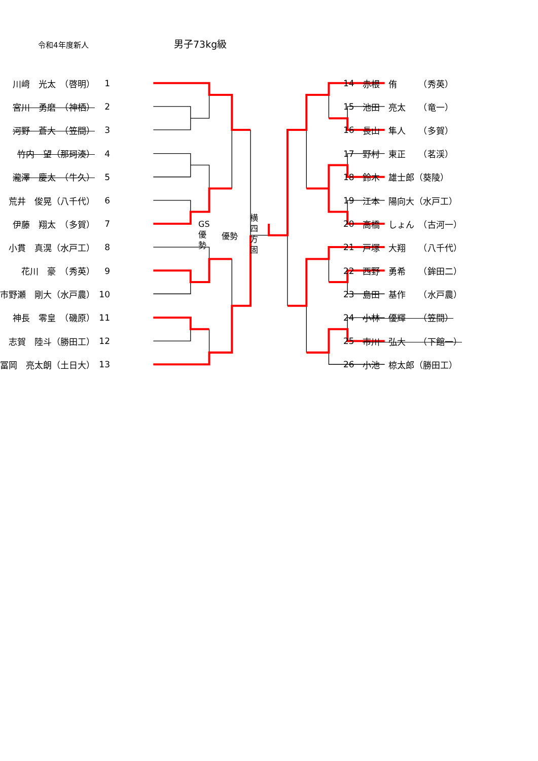令和4年度新人 男子73kg級
| 川﨑 光太 （啓明） | 1 |
| 宮川 勇磨 （神栖） | 2 |
| 河野 蒼大 （笠間） | 3 |
| 竹内 望（那珂湊） | 4 |
| 瀧澤 慶太 （牛久） | 5 |
| 荒井 俊晃（八千代） | 6 |
| 伊藤 翔太 （多賀） | 7 |
| 小貫 真滉（水戸工） | 8 |
| 花川 豪 （秀英） | 9 |
| 市野瀬 剛大（水戸農） | 10 |
| 神長 零皇 （磯原） | 11 |
| 志賀 陸斗（勝田工） | 12 |
| 冨岡 亮太朗（土日大） | 13 |
GS
優
勢
優勢
横
四
方
固
| 14 | 赤根 侑 （秀英） |
| 15 | 池田 亮太 （竜一） |
| 16 | 長山 隼人 （多賀） |
| 17 | 野村 東正 （茗渓） |
| 18 | 鈴木 雄士郎（葵陵） |
| 19 | 江本 陽向大（水戸工） |
| 20 | 高橋 しょん （古河一） |
| 21 | 戸塚 大翔 （八千代） |
| 22 | 西野 勇希 （鉾田二） |
| 23 | 島田 基作 （水戸農） |
| 24 | 小林 優輝 （笠間） |
| 25 | 市川 弘大 （下館一） |
| 26 | 小池 椋太郎（勝田工） |